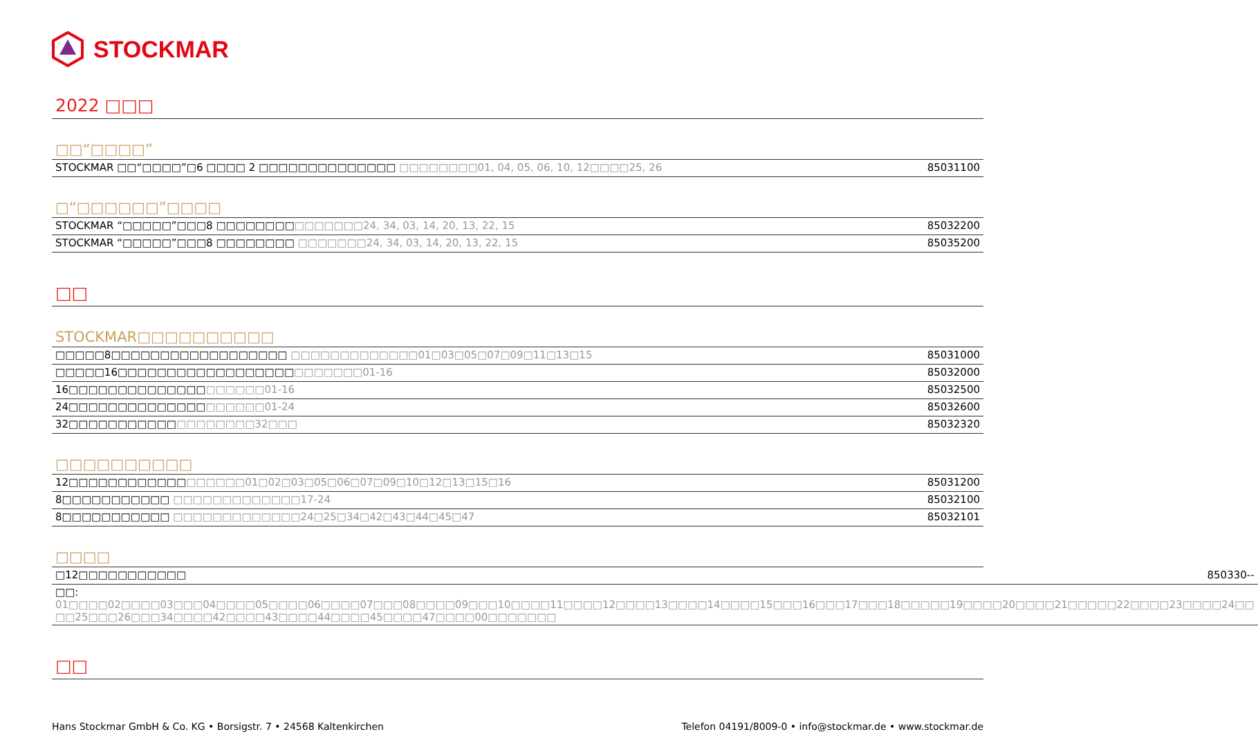STOCKMAR
2022 □□□
□□“□□□□”
| STOCKMAR □□“□□□□”□6 □□□□ 2 □□□□□□□□□□□□□□ □□□□□□□□01, 04, 05, 06, 10, 12□□□□25, 26 | 85031100 |
□“□□□□□□”□□□□
| STOCKMAR “□□□□□”□□□8 □□□□□□□□ □□□□□□□24, 34, 03, 14, 20, 13, 22, 15 | 85032200 |
| STOCKMAR “□□□□□”□□□8 □□□□□□□□ □□□□□□□24, 34, 03, 14, 20, 13, 22, 15 | 85035200 |
□□
STOCKMAR□□□□□□□□□□
| □□□□□8□□□□□□□□□□□□□□□□□□ □□□□□□□□□□□□□01□03□05□07□09□11□13□15 | 85031000 |
| □□□□□16□□□□□□□□□□□□□□□□□□ □□□□□□□01-16 | 85032000 |
| 16□□□□□□□□□□□□□□ □□□□□□01-16 | 85032500 |
| 24□□□□□□□□□□□□□□ □□□□□□01-24 | 85032600 |
| 32□□□□□□□□□□□ □□□□□□□□32□□□ | 85032320 |
□□□□□□□□□□
| 12□□□□□□□□□□□□ □□□□□□01□02□03□05□06□07□09□10□12□13□15□16 | 85031200 |
| 8□□□□□□□□□□□ □□□□□□□□□□□□□17-24 | 85032100 |
| 8□□□□□□□□□□□ □□□□□□□□□□□□□24□25□34□42□43□44□45□47 | 85032101 |
□□□□
| □12□□□□□□□□□□□ | 850330-- |
| □□: 01□□□□02□□□□03□□□04□□□□05□□□□06□□□□07□□□08□□□□09□□□10□□□□11□□□□12□□□□13□□□□14□□□□15□□□16□□□17□□□18□□□□□19□□□□20□□□□21□□□□□22□□□□23□□□□24□□ □□25□□□26□□□34□□□□42□□□□43□□□□44□□□□45□□□□47□□□□00□□□□□□□ | |
□□
Hans Stockmar GmbH & Co. KG • Borsigstr. 7 • 24568 Kaltenkirchen Telefon 04191/8009-0 • info@stockmar.de • www.stockmar.de